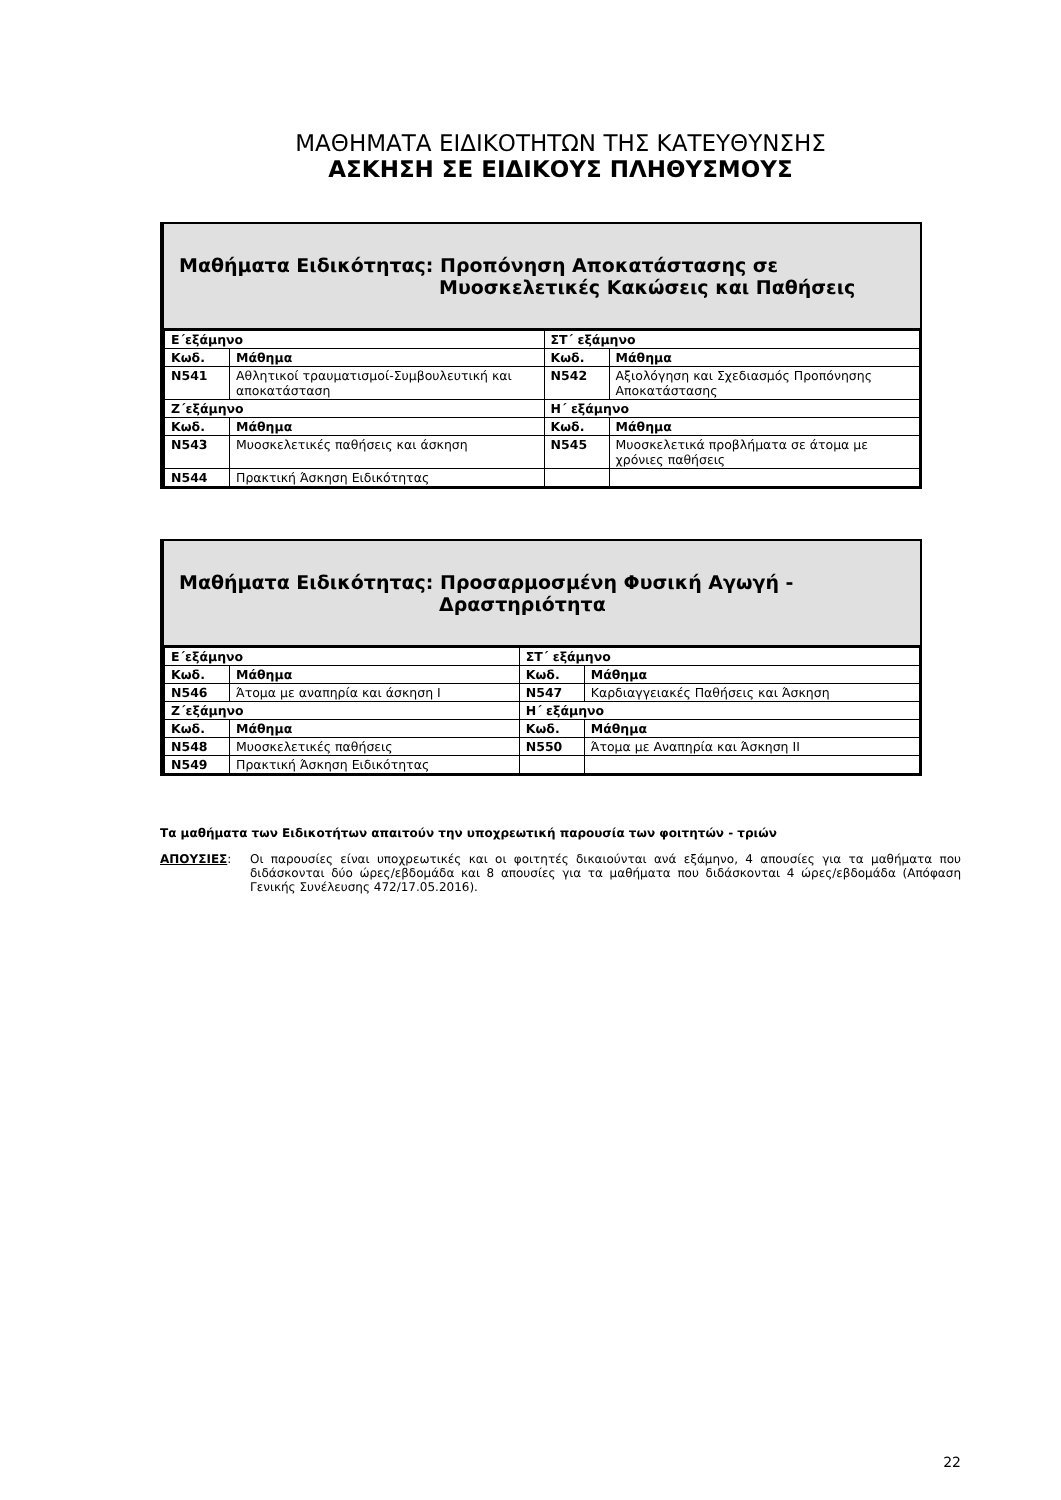ΜΑΘΗΜΑΤΑ ΕΙΔΙΚΟΤΗΤΩΝ ΤΗΣ ΚΑΤΕΥΘΥΝΣΗΣ
ΑΣΚΗΣΗ ΣΕ ΕΙΔΙΚΟΥΣ ΠΛΗΘΥΣΜΟΥΣ
Μαθήματα Ειδικότητας: Προπόνηση Αποκατάστασης σε
Μυοσκελετικές Κακώσεις και Παθήσεις
| Ε΄εξάμηνο | | ΣΤ΄ εξάμηνο | |
| --- | --- | --- | --- |
| Κωδ. | Μάθημα | Κωδ. | Μάθημα |
| N541 | Αθλητικοί τραυματισμοί-Συμβουλευτική και αποκατάσταση | N542 | Αξιολόγηση και Σχεδιασμός Προπόνησης Αποκατάστασης |
| Ζ΄εξάμηνο | | Η΄ εξάμηνο | |
| Κωδ. | Μάθημα | Κωδ. | Μάθημα |
| N543 | Μυοσκελετικές παθήσεις και άσκηση | N545 | Μυοσκελετικά προβλήματα σε άτομα με χρόνιες παθήσεις |
| N544 | Πρακτική Άσκηση Ειδικότητας | | |
Μαθήματα Ειδικότητας: Προσαρμοσμένη Φυσική Αγωγή -
Δραστηριότητα
| Ε΄εξάμηνο | | ΣΤ΄ εξάμηνο | |
| --- | --- | --- | --- |
| Κωδ. | Μάθημα | Κωδ. | Μάθημα |
| N546 | Άτομα με αναπηρία και άσκηση Ι | N547 | Καρδιαγγειακές Παθήσεις και Άσκηση |
| Ζ΄εξάμηνο | | Η΄ εξάμηνο | |
| Κωδ. | Μάθημα | Κωδ. | Μάθημα |
| N548 | Μυοσκελετικές παθήσεις | N550 | Άτομα με Αναπηρία και Άσκηση ΙΙ |
| N549 | Πρακτική Άσκηση Ειδικότητας | | |
Τα μαθήματα των Ειδικοτήτων απαιτούν την υποχρεωτική παρουσία των φοιτητών - τριών
ΑΠΟΥΣΙΕΣ: Οι παρουσίες είναι υποχρεωτικές και οι φοιτητές δικαιούνται ανά εξάμηνο, 4 απουσίες για τα μαθήματα που διδάσκονται δύο ώρες/εβδομάδα και 8 απουσίες για τα μαθήματα που διδάσκονται 4 ώρες/εβδομάδα (Απόφαση Γενικής Συνέλευσης 472/17.05.2016).
22